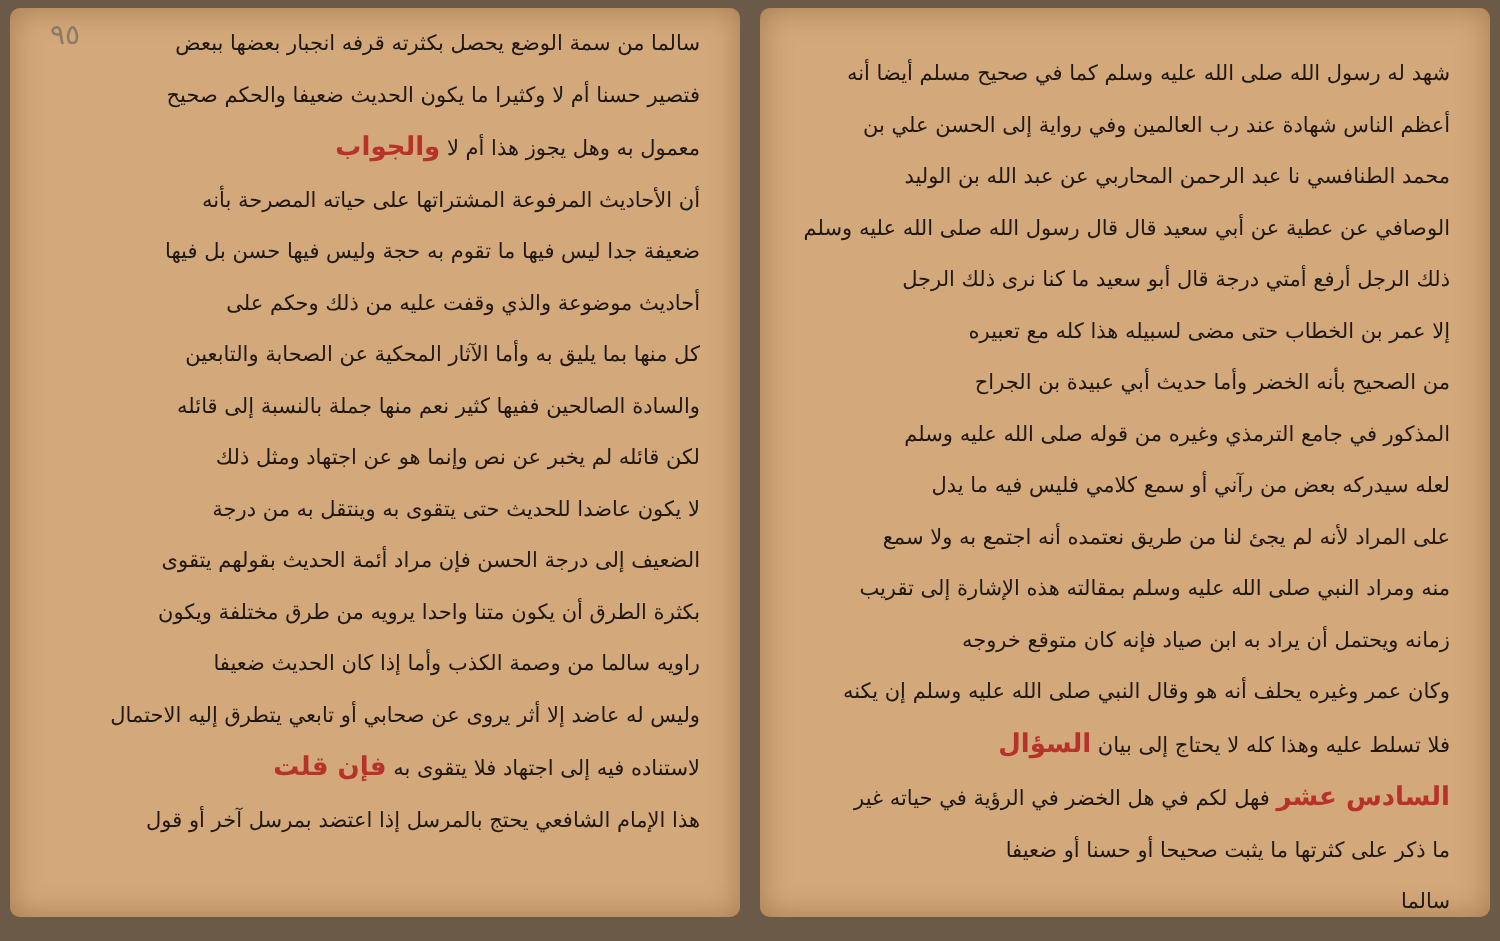شهد له رسول الله صلى الله عليه وسلم كما في صحيح مسلم أيضا أنه
أعظم الناس شهادة عند رب العالمين وفي رواية إلى الحسن علي بن
محمد الطنافسي نا عبد الرحمن المحاربي عن عبد الله بن الوليد
الوصافي عن عطية عن أبي سعيد قال قال رسول الله صلى الله عليه وسلم
ذلك الرجل أرفع أمتي درجة قال أبو سعيد ما كنا نرى ذلك الرجل
إلا عمر بن الخطاب حتى مضى لسبيله هذا كله مع تعبيره
من الصحيح بأنه الخضر وأما حديث أبي عبيدة بن الجراح
المذكور في جامع الترمذي وغيره من قوله صلى الله عليه وسلم
لعله سيدركه بعض من رآني أو سمع كلامي فليس فيه ما يدل
على المراد لأنه لم يجئ لنا من طريق نعتمده أنه اجتمع به ولا سمع
منه ومراد النبي صلى الله عليه وسلم بمقالته هذه الإشارة إلى تقريب
زمانه ويحتمل أن يراد به ابن صياد فإنه كان متوقع خروجه
وكان عمر وغيره يحلف أنه هو وقال النبي صلى الله عليه وسلم إن يكنه
فلا تسلط عليه وهذا كله لا يحتاج إلى بيان السؤال
السادس عشر فهل لكم في هل الخضر في الرؤية في حياته غير
ما ذكر على كثرتها ما يثبت صحيحا أو حسنا أو ضعيفا
سالما
٩٥
سالما من سمة الوضع يحصل بكثرته قرفه انجبار بعضها ببعض
فتصير حسنا أم لا وكثيرا ما يكون الحديث ضعيفا والحكم صحيح
معمول به وهل يجوز هذا أم لا والجواب
أن الأحاديث المرفوعة المشتراتها على حياته المصرحة بأنه
ضعيفة جدا ليس فيها ما تقوم به حجة وليس فيها حسن بل فيها
أحاديث موضوعة والذي وقفت عليه من ذلك وحكم على
كل منها بما يليق به وأما الآثار المحكية عن الصحابة والتابعين
والسادة الصالحين ففيها كثير نعم منها جملة بالنسبة إلى قائله
لكن قائله لم يخبر عن نص وإنما هو عن اجتهاد ومثل ذلك
لا يكون عاضدا للحديث حتى يتقوى به وينتقل به من درجة
الضعيف إلى درجة الحسن فإن مراد أئمة الحديث بقولهم يتقوى
بكثرة الطرق أن يكون متنا واحدا يرويه من طرق مختلفة ويكون
راويه سالما من وصمة الكذب وأما إذا كان الحديث ضعيفا
وليس له عاضد إلا أثر يروى عن صحابي أو تابعي يتطرق إليه الاحتمال
لاستناده فيه إلى اجتهاد فلا يتقوى به فإن قلت
هذا الإمام الشافعي يحتج بالمرسل إذا اعتضد بمرسل آخر أو قول